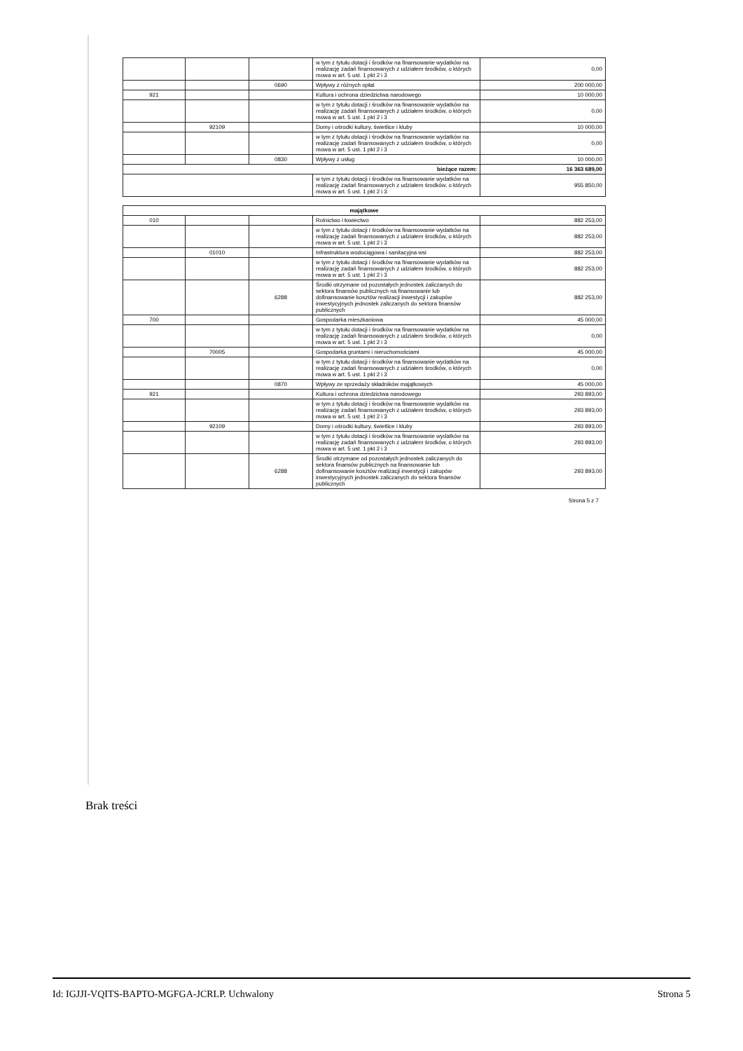| | | | w tym z tytułu dotacji i środków na finansowanie wydatków na realizację zadań finansowanych z udziałem środków, o których mowa w art. 5 ust. 1 pkt 2 i 3 | 0,00 |
| | | 0690 | Wpływy z różnych opłat | 200 000,00 |
| 921 | | | Kultura i ochrona dziedzictwa narodowego | 10 000,00 |
| | | | w tym z tytułu dotacji i środków na finansowanie wydatków na realizację zadań finansowanych z udziałem środków, o których mowa w art. 5 ust. 1 pkt 2 i 3 | 0,00 |
| | 92109 | | Domy i ośrodki kultury, świetlice i kluby | 10 000,00 |
| | | | w tym z tytułu dotacji i środków na finansowanie wydatków na realizację zadań finansowanych z udziałem środków, o których mowa w art. 5 ust. 1 pkt 2 i 3 | 0,00 |
| | | 0830 | Wpływy z usług | 10 000,00 |
| bieżące razem: | | | | 16 363 689,00 |
| | | | w tym z tytułu dotacji i środków na finansowanie wydatków na realizację zadań finansowanych z udziałem środków, o których mowa w art. 5 ust. 1 pkt 2 i 3 | 955 850,00 |
| majątkowe | | | | |
| --- | --- | --- | --- | --- |
| 010 | | | Rolnictwo i łowiectwo | 882 253,00 |
| | | | w tym z tytułu dotacji i środków na finansowanie wydatków na realizację zadań finansowanych z udziałem środków, o których mowa w art. 5 ust. 1 pkt 2 i 3 | 882 253,00 |
| | 01010 | | Infrastruktura wodociągowa i sanitacyjna wsi | 882 253,00 |
| | | | w tym z tytułu dotacji i środków na finansowanie wydatków na realizację zadań finansowanych z udziałem środków, o których mowa w art. 5 ust. 1 pkt 2 i 3 | 882 253,00 |
| | | 6288 | Środki otrzymane od pozostałych jednostek zaliczanych do sektora finansów publicznych na finansowanie lub dofinansowanie kosztów realizacji inwestycji i zakupów inwestycyjnych jednostek zaliczanych do sektora finansów publicznych | 882 253,00 |
| 700 | | | Gospodarka mieszkaniowa | 45 000,00 |
| | | | w tym z tytułu dotacji i środków na finansowanie wydatków na realizację zadań finansowanych z udziałem środków, o których mowa w art. 5 ust. 1 pkt 2 i 3 | 0,00 |
| | 70005 | | Gospodarka gruntami i nieruchomościami | 45 000,00 |
| | | | w tym z tytułu dotacji i środków na finansowanie wydatków na realizację zadań finansowanych z udziałem środków, o których mowa w art. 5 ust. 1 pkt 2 i 3 | 0,00 |
| | | 0870 | Wpływy ze sprzedaży składników majątkowych | 45 000,00 |
| 921 | | | Kultura i ochrona dziedzictwa narodowego | 293 893,00 |
| | | | w tym z tytułu dotacji i środków na finansowanie wydatków na realizację zadań finansowanych z udziałem środków, o których mowa w art. 5 ust. 1 pkt 2 i 3 | 293 893,00 |
| | 92109 | | Domy i ośrodki kultury, świetlice i kluby | 293 893,00 |
| | | | w tym z tytułu dotacji i środków na finansowanie wydatków na realizację zadań finansowanych z udziałem środków, o których mowa w art. 5 ust. 1 pkt 2 i 3 | 293 893,00 |
| | | 6288 | Środki otrzymane od pozostałych jednostek zaliczanych do sektora finansów publicznych na finansowanie lub dofinansowanie kosztów realizacji inwestycji i zakupów inwestycyjnych jednostek zaliczanych do sektora finansów publicznych | 293 893,00 |
Strona 5 z 7
Brak treści
Id: IGJJI-VQITS-BAPTO-MGFGA-JCRLP. Uchwalony Strona 5